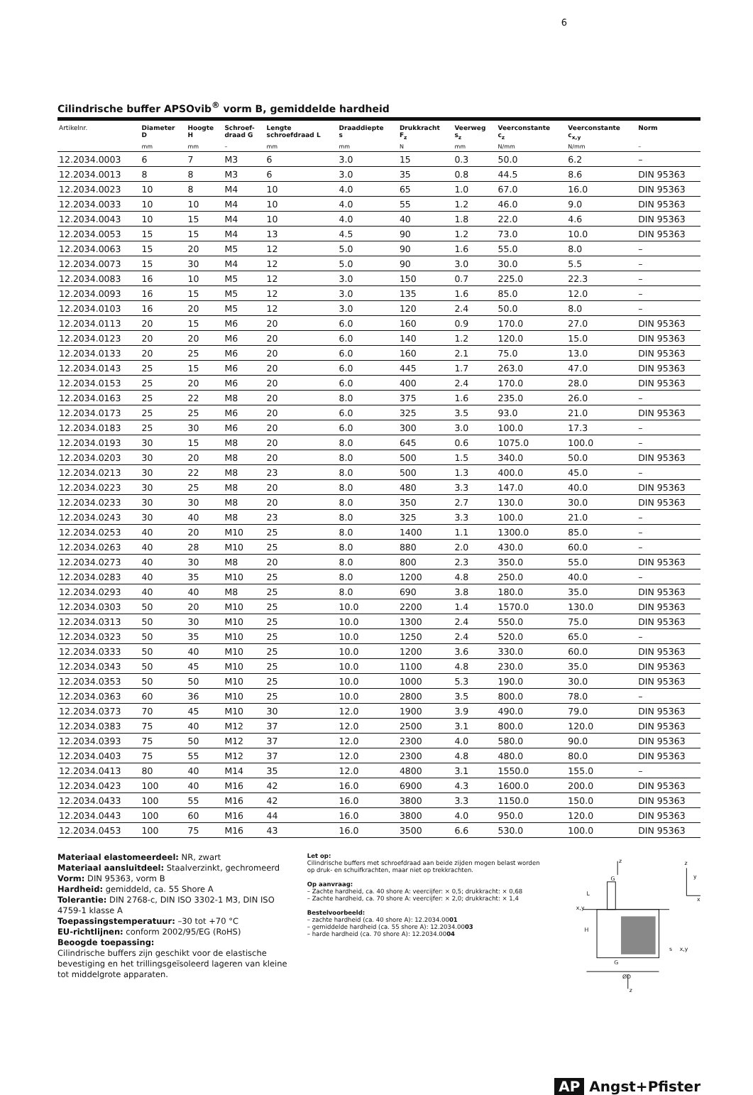6
Cilindrische buffer APSOvib<sup>®</sup> vorm B, gemiddelde hardheid
| Artikelnr. | Diameter D | Hoogte H | Schroef- draad G | Lengte schroefdraad L | Draaddiepte s | Drukkracht F<sub>z</sub> | Veerweg s<sub>z</sub> | Veerconstante c<sub>z</sub> | Veerconstante c<sub>x,y</sub> | Norm |
| --- | --- | --- | --- | --- | --- | --- | --- | --- | --- | --- |
| | mm | mm | – | mm | mm | N | mm | N/mm | N/mm | – |
| 12.2034.0003 | 6 | 7 | M3 | 6 | 3.0 | 15 | 0.3 | 50.0 | 6.2 | – |
| 12.2034.0013 | 8 | 8 | M3 | 6 | 3.0 | 35 | 0.8 | 44.5 | 8.6 | DIN 95363 |
| 12.2034.0023 | 10 | 8 | M4 | 10 | 4.0 | 65 | 1.0 | 67.0 | 16.0 | DIN 95363 |
| 12.2034.0033 | 10 | 10 | M4 | 10 | 4.0 | 55 | 1.2 | 46.0 | 9.0 | DIN 95363 |
| 12.2034.0043 | 10 | 15 | M4 | 10 | 4.0 | 40 | 1.8 | 22.0 | 4.6 | DIN 95363 |
| 12.2034.0053 | 15 | 15 | M4 | 13 | 4.5 | 90 | 1.2 | 73.0 | 10.0 | DIN 95363 |
| 12.2034.0063 | 15 | 20 | M5 | 12 | 5.0 | 90 | 1.6 | 55.0 | 8.0 | – |
| 12.2034.0073 | 15 | 30 | M4 | 12 | 5.0 | 90 | 3.0 | 30.0 | 5.5 | – |
| 12.2034.0083 | 16 | 10 | M5 | 12 | 3.0 | 150 | 0.7 | 225.0 | 22.3 | – |
| 12.2034.0093 | 16 | 15 | M5 | 12 | 3.0 | 135 | 1.6 | 85.0 | 12.0 | – |
| 12.2034.0103 | 16 | 20 | M5 | 12 | 3.0 | 120 | 2.4 | 50.0 | 8.0 | – |
| 12.2034.0113 | 20 | 15 | M6 | 20 | 6.0 | 160 | 0.9 | 170.0 | 27.0 | DIN 95363 |
| 12.2034.0123 | 20 | 20 | M6 | 20 | 6.0 | 140 | 1.2 | 120.0 | 15.0 | DIN 95363 |
| 12.2034.0133 | 20 | 25 | M6 | 20 | 6.0 | 160 | 2.1 | 75.0 | 13.0 | DIN 95363 |
| 12.2034.0143 | 25 | 15 | M6 | 20 | 6.0 | 445 | 1.7 | 263.0 | 47.0 | DIN 95363 |
| 12.2034.0153 | 25 | 20 | M6 | 20 | 6.0 | 400 | 2.4 | 170.0 | 28.0 | DIN 95363 |
| 12.2034.0163 | 25 | 22 | M8 | 20 | 8.0 | 375 | 1.6 | 235.0 | 26.0 | – |
| 12.2034.0173 | 25 | 25 | M6 | 20 | 6.0 | 325 | 3.5 | 93.0 | 21.0 | DIN 95363 |
| 12.2034.0183 | 25 | 30 | M6 | 20 | 6.0 | 300 | 3.0 | 100.0 | 17.3 | – |
| 12.2034.0193 | 30 | 15 | M8 | 20 | 8.0 | 645 | 0.6 | 1075.0 | 100.0 | – |
| 12.2034.0203 | 30 | 20 | M8 | 20 | 8.0 | 500 | 1.5 | 340.0 | 50.0 | DIN 95363 |
| 12.2034.0213 | 30 | 22 | M8 | 23 | 8.0 | 500 | 1.3 | 400.0 | 45.0 | – |
| 12.2034.0223 | 30 | 25 | M8 | 20 | 8.0 | 480 | 3.3 | 147.0 | 40.0 | DIN 95363 |
| 12.2034.0233 | 30 | 30 | M8 | 20 | 8.0 | 350 | 2.7 | 130.0 | 30.0 | DIN 95363 |
| 12.2034.0243 | 30 | 40 | M8 | 23 | 8.0 | 325 | 3.3 | 100.0 | 21.0 | – |
| 12.2034.0253 | 40 | 20 | M10 | 25 | 8.0 | 1400 | 1.1 | 1300.0 | 85.0 | – |
| 12.2034.0263 | 40 | 28 | M10 | 25 | 8.0 | 880 | 2.0 | 430.0 | 60.0 | – |
| 12.2034.0273 | 40 | 30 | M8 | 20 | 8.0 | 800 | 2.3 | 350.0 | 55.0 | DIN 95363 |
| 12.2034.0283 | 40 | 35 | M10 | 25 | 8.0 | 1200 | 4.8 | 250.0 | 40.0 | – |
| 12.2034.0293 | 40 | 40 | M8 | 25 | 8.0 | 690 | 3.8 | 180.0 | 35.0 | DIN 95363 |
| 12.2034.0303 | 50 | 20 | M10 | 25 | 10.0 | 2200 | 1.4 | 1570.0 | 130.0 | DIN 95363 |
| 12.2034.0313 | 50 | 30 | M10 | 25 | 10.0 | 1300 | 2.4 | 550.0 | 75.0 | DIN 95363 |
| 12.2034.0323 | 50 | 35 | M10 | 25 | 10.0 | 1250 | 2.4 | 520.0 | 65.0 | – |
| 12.2034.0333 | 50 | 40 | M10 | 25 | 10.0 | 1200 | 3.6 | 330.0 | 60.0 | DIN 95363 |
| 12.2034.0343 | 50 | 45 | M10 | 25 | 10.0 | 1100 | 4.8 | 230.0 | 35.0 | DIN 95363 |
| 12.2034.0353 | 50 | 50 | M10 | 25 | 10.0 | 1000 | 5.3 | 190.0 | 30.0 | DIN 95363 |
| 12.2034.0363 | 60 | 36 | M10 | 25 | 10.0 | 2800 | 3.5 | 800.0 | 78.0 | – |
| 12.2034.0373 | 70 | 45 | M10 | 30 | 12.0 | 1900 | 3.9 | 490.0 | 79.0 | DIN 95363 |
| 12.2034.0383 | 75 | 40 | M12 | 37 | 12.0 | 2500 | 3.1 | 800.0 | 120.0 | DIN 95363 |
| 12.2034.0393 | 75 | 50 | M12 | 37 | 12.0 | 2300 | 4.0 | 580.0 | 90.0 | DIN 95363 |
| 12.2034.0403 | 75 | 55 | M12 | 37 | 12.0 | 2300 | 4.8 | 480.0 | 80.0 | DIN 95363 |
| 12.2034.0413 | 80 | 40 | M14 | 35 | 12.0 | 4800 | 3.1 | 1550.0 | 155.0 | – |
| 12.2034.0423 | 100 | 40 | M16 | 42 | 16.0 | 6900 | 4.3 | 1600.0 | 200.0 | DIN 95363 |
| 12.2034.0433 | 100 | 55 | M16 | 42 | 16.0 | 3800 | 3.3 | 1150.0 | 150.0 | DIN 95363 |
| 12.2034.0443 | 100 | 60 | M16 | 44 | 16.0 | 3800 | 4.0 | 950.0 | 120.0 | DIN 95363 |
| 12.2034.0453 | 100 | 75 | M16 | 43 | 16.0 | 3500 | 6.6 | 530.0 | 100.0 | DIN 95363 |
Materiaal elastomeerdeel: NR, zwart
Materiaal aansluitdeel: Staalverzinkt, gechromeerd
Vorm: DIN 95363, vorm B
Hardheid: gemiddeld, ca. 55 Shore A
Tolerantie: DIN 2768-c, DIN ISO 3302-1 M3, DIN ISO 4759-1 klasse A
Toepassingstemperatuur: –30 tot +70 °C
EU-richtlijnen: conform 2002/95/EG (RoHS)
Beoogde toepassing:
Cilindrische buffers zijn geschikt voor de elastische bevestiging en het trillingsgeïsoleerd lageren van kleine tot middelgrote apparaten.
Let op:
Cilindrische buffers met schroefdraad aan beide zijden mogen belast worden op druk- en schuifkrachten, maar niet op trekkrachten.
Op aanvraag:
– Zachte hardheid, ca. 40 shore A: veercijfer: × 0,5; drukkracht: × 0,68
– Zachte hardheid, ca. 70 shore A: veercijfer: × 2,0; drukkracht: × 1,4
Bestelvoorbeeld:
– zachte hardheid (ca. 40 shore A): 12.2034.0001
– gemiddelde hardheid (ca. 55 shore A): 12.2034.0003
– harde hardheid (ca. 70 shore A): 12.2034.0004
z
G
H
L
x,y
G
ØD
z
s
x,y
z
y
x
AP Angst+Pfister